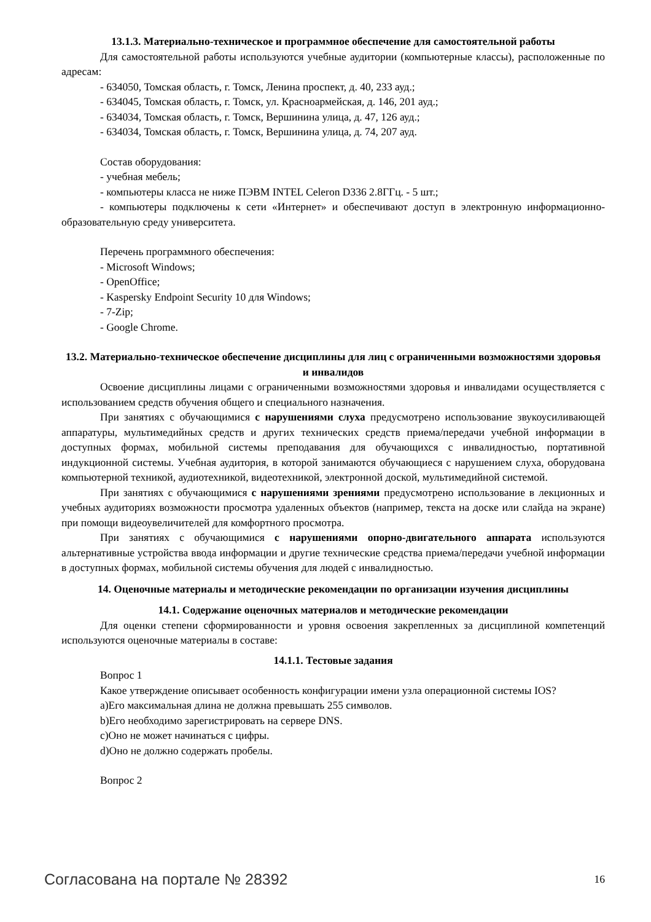13.1.3. Материально-техническое и программное обеспечение для самостоятельной работы
Для самостоятельной работы используются учебные аудитории (компьютерные классы), расположенные по адресам:
- 634050, Томская область, г. Томск, Ленина проспект, д. 40, 233 ауд.;
- 634045, Томская область, г. Томск, ул. Красноармейская, д. 146, 201 ауд.;
- 634034, Томская область, г. Томск, Вершинина улица, д. 47, 126 ауд.;
- 634034, Томская область, г. Томск, Вершинина улица, д. 74, 207 ауд.
Состав оборудования:
- учебная мебель;
- компьютеры класса не ниже ПЭВМ INTEL Celeron D336 2.8ГГц. - 5 шт.;
- компьютеры подключены к сети «Интернет» и обеспечивают доступ в электронную информационно-образовательную среду университета.
Перечень программного обеспечения:
- Microsoft Windows;
- OpenOffice;
- Kaspersky Endpoint Security 10 для Windows;
- 7-Zip;
- Google Chrome.
13.2. Материально-техническое обеспечение дисциплины для лиц с ограниченными возможностями здоровья и инвалидов
Освоение дисциплины лицами с ограниченными возможностями здоровья и инвалидами осуществляется с использованием средств обучения общего и специального назначения.
При занятиях с обучающимися с нарушениями слуха предусмотрено использование звукоусиливающей аппаратуры, мультимедийных средств и других технических средств приема/передачи учебной информации в доступных формах, мобильной системы преподавания для обучающихся с инвалидностью, портативной индукционной системы. Учебная аудитория, в которой занимаются обучающиеся с нарушением слуха, оборудована компьютерной техникой, аудиотехникой, видеотехникой, электронной доской, мультимедийной системой.
При занятиях с обучающимися с нарушениями зрениями предусмотрено использование в лекционных и учебных аудиториях возможности просмотра удаленных объектов (например, текста на доске или слайда на экране) при помощи видеоувеличителей для комфортного просмотра.
При занятиях с обучающимися с нарушениями опорно-двигательного аппарата используются альтернативные устройства ввода информации и другие технические средства приема/передачи учебной информации в доступных формах, мобильной системы обучения для людей с инвалидностью.
14. Оценочные материалы и методические рекомендации по организации изучения дисциплины
14.1. Содержание оценочных материалов и методические рекомендации
Для оценки степени сформированности и уровня освоения закрепленных за дисциплиной компетенций используются оценочные материалы в составе:
14.1.1. Тестовые задания
Вопрос 1
Какое утверждение описывает особенность конфигурации имени узла операционной системы IOS?
a)Его максимальная длина не должна превышать 255 символов.
b)Его необходимо зарегистрировать на сервере DNS.
c)Оно не может начинаться с цифры.
d)Оно не должно содержать пробелы.
Вопрос 2
Согласована на портале № 28392 16